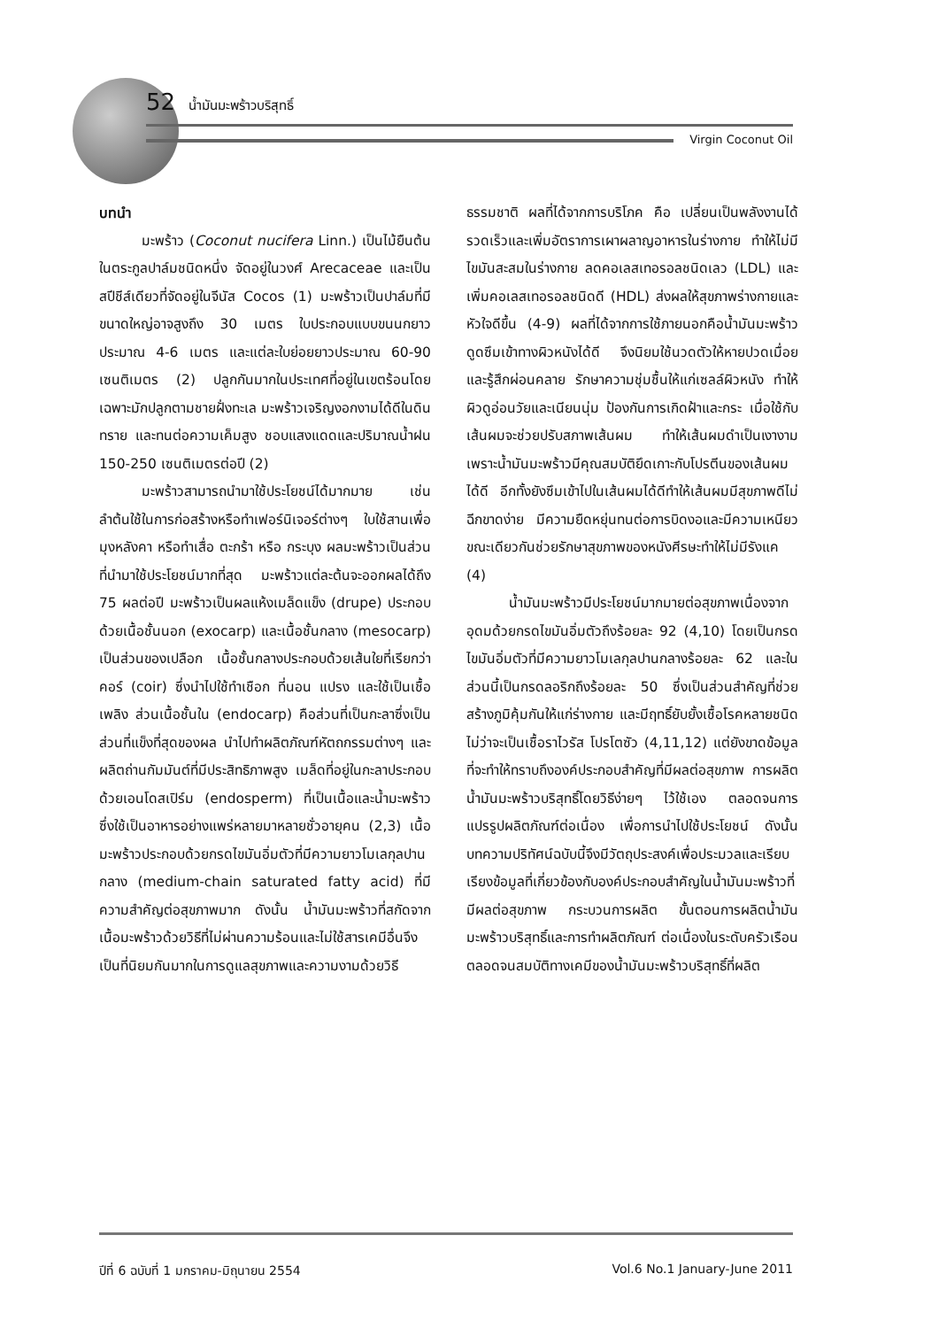52 น้ำมันมะพร้าวบริสุทธิ์
Virgin Coconut Oil
บทนำ
มะพร้าว (Coconut nucifera Linn.) เป็นไม้ยืนต้นในตระกูลปาล์มชนิดหนึ่ง จัดอยู่ในวงศ์ Arecaceae และเป็นสปีชีส์เดียวที่จัดอยู่ในจีนัส Cocos (1) มะพร้าวเป็นปาล์มที่มีขนาดใหญ่อาจสูงถึง 30 เมตร ใบประกอบแบบขนนกยาวประมาณ 4-6 เมตร และแต่ละใบย่อยยาวประมาณ 60-90 เซนติเมตร (2) ปลูกกันมากในประเทศที่อยู่ในเขตร้อนโดยเฉพาะมักปลูกตามชายฝั่งทะเล มะพร้าวเจริญงอกงามได้ดีในดินทราย และทนต่อความเค็มสูง ชอบแสงแดดและปริมาณน้ำฝน 150-250 เซนติเมตรต่อปี (2)
มะพร้าวสามารถนำมาใช้ประโยชน์ได้มากมาย เช่น ลำต้นใช้ในการก่อสร้างหรือทำเฟอร์นิเจอร์ต่างๆ ใบใช้สานเพื่อมุงหลังคา หรือทำเสื่อ ตะกร้า หรือ กระบุง ผลมะพร้าวเป็นส่วนที่นำมาใช้ประโยชน์มากที่สุด มะพร้าวแต่ละต้นจะออกผลได้ถึง 75 ผลต่อปี มะพร้าวเป็นผลแห้งเมล็ดแข็ง (drupe) ประกอบด้วยเนื้อชั้นนอก (exocarp) และเนื้อชั้นกลาง (mesocarp) เป็นส่วนของเปลือก เนื้อชั้นกลางประกอบด้วยเส้นใยที่เรียกว่า คอร์ (coir) ซึ่งนำไปใช้ทำเชือก ที่นอน แปรง และใช้เป็นเชื้อเพลิง ส่วนเนื้อชั้นใน (endocarp) คือส่วนที่เป็นกะลาซึ่งเป็นส่วนที่แข็งที่สุดของผล นำไปทำผลิตภัณฑ์หัตถกรรมต่างๆ และผลิตถ่านกัมมันต์ที่มีประสิทธิภาพสูง เมล็ดที่อยู่ในกะลาประกอบด้วยเอนโดสเปิร์ม (endosperm) ที่เป็นเนื้อและน้ำมะพร้าวซึ่งใช้เป็นอาหารอย่างแพร่หลายมาหลายชั่วอายุคน (2,3) เนื้อมะพร้าวประกอบด้วยกรดไขมันอิ่มตัวที่มีความยาวโมเลกุลปานกลาง (medium-chain saturated fatty acid) ที่มีความสำคัญต่อสุขภาพมาก ดังนั้น น้ำมันมะพร้าวที่สกัดจากเนื้อมะพร้าวด้วยวิธีที่ไม่ผ่านความร้อนและไม่ใช้สารเคมีอื่นจึงเป็นที่นิยมกันมากในการดูแลสุขภาพและความงามด้วยวิธีธรรมชาติ ผลที่ได้จากการบริโภค คือ เปลี่ยนเป็นพลังงานได้รวดเร็วและเพิ่มอัตราการเผาผลาญอาหารในร่างกาย ทำให้ไม่มีไขมันสะสมในร่างกาย ลดคอเลสเทอรอลชนิดเลว (LDL) และเพิ่มคอเลสเทอรอลชนิดดี (HDL) ส่งผลให้สุขภาพร่างกายและหัวใจดีขึ้น (4-9) ผลที่ได้จากการใช้ภายนอกคือน้ำมันมะพร้าวดูดซึมเข้าทางผิวหนังได้ดี จึงนิยมใช้นวดตัวให้หายปวดเมื่อยและรู้สึกผ่อนคลาย รักษาความชุ่มชื้นให้แก่เซลล์ผิวหนัง ทำให้ผิวดูอ่อนวัยและเนียนนุ่ม ป้องกันการเกิดฝ้าและกระ เมื่อใช้กับเส้นผมจะช่วยปรับสภาพเส้นผม ทำให้เส้นผมดำเป็นเงางาม เพราะน้ำมันมะพร้าวมีคุณสมบัติยึดเกาะกับโปรตีนของเส้นผมได้ดี อีกทั้งยังซึมเข้าไปในเส้นผมได้ดีทำให้เส้นผมมีสุขภาพดีไม่ฉีกขาดง่าย มีความยืดหยุ่นทนต่อการบิดงอและมีความเหนียว ขณะเดียวกันช่วยรักษาสุขภาพของหนังศีรษะทำให้ไม่มีรังแค (4)
น้ำมันมะพร้าวมีประโยชน์มากมายต่อสุขภาพเนื่องจากอุดมด้วยกรดไขมันอิ่มตัวถึงร้อยละ 92 (4,10) โดยเป็นกรดไขมันอิ่มตัวที่มีความยาวโมเลกุลปานกลางร้อยละ 62 และในส่วนนี้เป็นกรดลอริกถึงร้อยละ 50 ซึ่งเป็นส่วนสำคัญที่ช่วยสร้างภูมิคุ้มกันให้แก่ร่างกาย และมีฤทธิ์ยับยั้งเชื้อโรคหลายชนิด ไม่ว่าจะเป็นเชื้อราไวรัส โปรโตซัว (4,11,12) แต่ยังขาดข้อมูลที่จะทำให้ทราบถึงองค์ประกอบสำคัญที่มีผลต่อสุขภาพ การผลิตน้ำมันมะพร้าวบริสุทธิ์โดยวิธีง่ายๆ ไว้ใช้เอง ตลอดจนการแปรรูปผลิตภัณฑ์ต่อเนื่อง เพื่อการนำไปใช้ประโยชน์ ดังนั้น บทความปริทัศน์ฉบับนี้จึงมีวัตถุประสงค์เพื่อประมวลและเรียบเรียงข้อมูลที่เกี่ยวข้องกับองค์ประกอบสำคัญในน้ำมันมะพร้าวที่มีผลต่อสุขภาพ กระบวนการผลิต ขั้นตอนการผลิตน้ำมันมะพร้าวบริสุทธิ์และการทำผลิตภัณฑ์ ต่อเนื่องในระดับครัวเรือน ตลอดจนสมบัติทางเคมีของน้ำมันมะพร้าวบริสุทธิ์ที่ผลิต
ปีที่ 6 ฉบับที่ 1 มกราคม-มิถุนายน 2554 Vol.6 No.1 January-June 2011